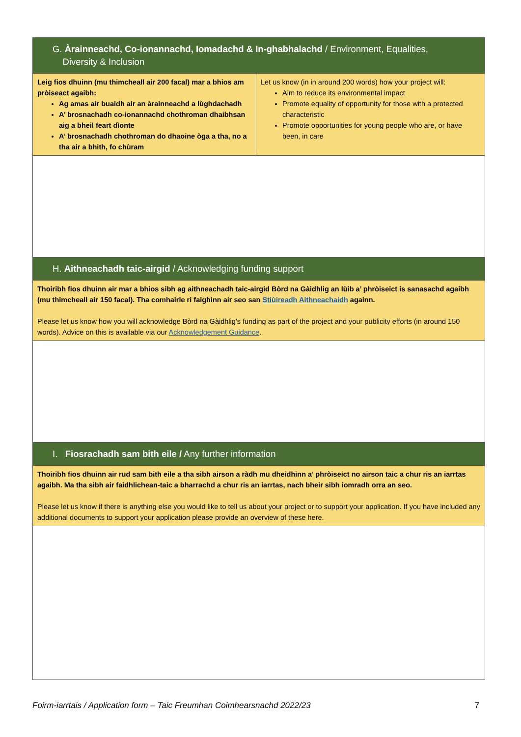| G. Àrainneachd, Co-ionannachd, Iomadachd & In-ghabhalachd / Environment, Equalities, Diversity & Inclusion | |
| Leig fios dhuinn (mu thimcheall air 200 facal) mar a bhios am pròiseact agaibh: Ag amas air buaidh air an àrainneachd a lùghdachadh A’ brosnachadh co-ionannachd chothroman dhaibhsan aig a bheil feart dìonte A’ brosnachadh chothroman do dhaoine òga a tha, no a tha air a bhith, fo chùram | Let us know (in in around 200 words) how your project will: Aim to reduce its environmental impact Promote equality of opportunity for those with a protected characteristic Promote opportunities for young people who are, or have been, in care |
| H. Aithneachadh taic-airgid / Acknowledging funding support | |
| Thoiribh fios dhuinn air mar a bhios sibh ag aithneachadh taic-airgid Bòrd na Gàidhlig an lùib a’ phròiseict is sanasachd agaibh (mu thimcheall air 150 facal). Tha comhairle ri faighinn air seo san Stiùireadh Aithneachaidh againn. Please let us know how you will acknowledge Bòrd na Gàidhlig’s funding as part of the project and your publicity efforts (in around 150 words). Advice on this is available via our Acknowledgement Guidance . | |
| I. Fiosrachadh sam bith eile / Any further information | |
| Thoiribh fios dhuinn air rud sam bith eile a tha sibh airson a ràdh mu dheidhinn a’ phròiseict no airson taic a chur ris an iarrtas agaibh. Ma tha sibh air faidhlichean-taic a bharrachd a chur ris an iarrtas, nach bheir sibh iomradh orra an seo. Please let us know if there is anything else you would like to tell us about your project or to support your application. If you have included any additional documents to support your application please provide an overview of these here. | |
Foirm-iarrtais / Application form – Taic Freumhan Coimhearsnachd 2022/23 7